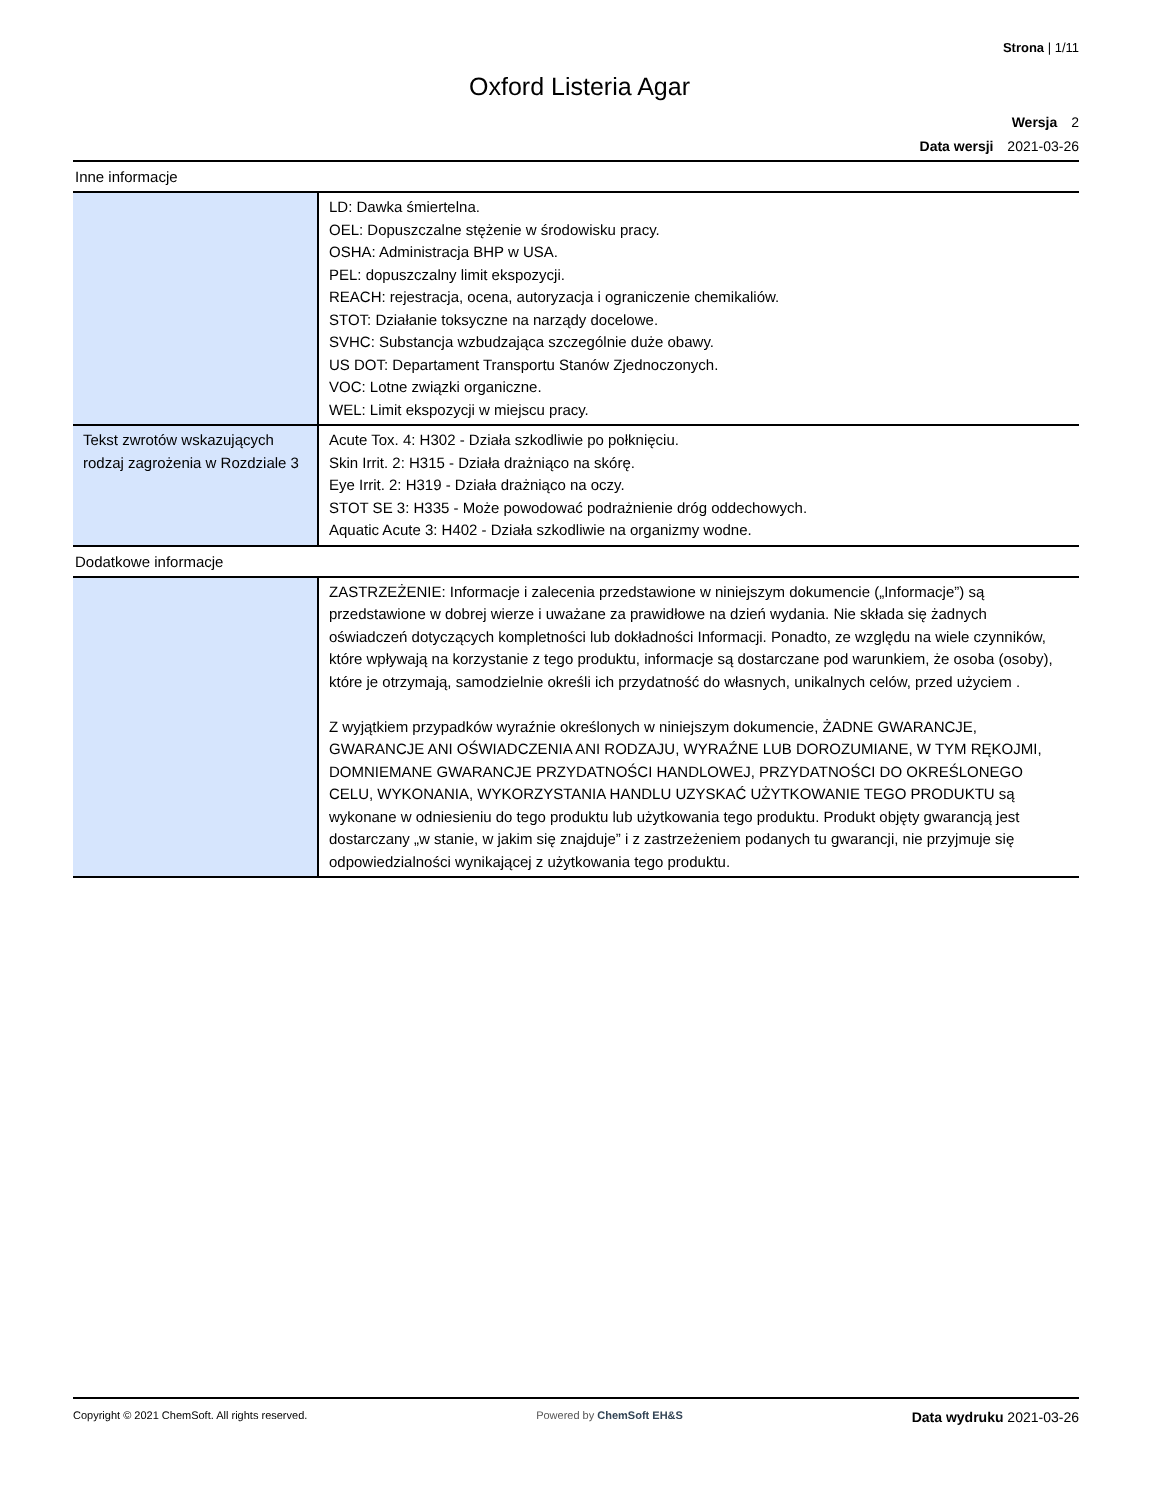Strona | 1/11
Oxford Listeria Agar
Wersja 2
Data wersji 2021-03-26
Inne informacje
| | LD: Dawka śmiertelna. OEL: Dopuszczalne stężenie w środowisku pracy. OSHA: Administracja BHP w USA. PEL: dopuszczalny limit ekspozycji. REACH: rejestracja, ocena, autoryzacja i ograniczenie chemikaliów. STOT: Działanie toksyczne na narządy docelowe. SVHC: Substancja wzbudzająca szczególnie duże obawy. US DOT: Departament Transportu Stanów Zjednoczonych. VOC: Lotne związki organiczne. WEL: Limit ekspozycji w miejscu pracy. |
| Tekst zwrotów wskazujących rodzaj zagrożenia w Rozdziale 3 | Acute Tox. 4: H302 - Działa szkodliwie po połknięciu. Skin Irrit. 2: H315 - Działa drażniąco na skórę. Eye Irrit. 2: H319 - Działa drażniąco na oczy. STOT SE 3: H335 - Może powodować podrażnienie dróg oddechowych. Aquatic Acute 3: H402 - Działa szkodliwie na organizmy wodne. |
Dodatkowe informacje
| | ZASTRZEŻENIE: Informacje i zalecenia przedstawione w niniejszym dokumencie („Informacje”) są przedstawione w dobrej wierze i uważane za prawidłowe na dzień wydania. Nie składa się żadnych oświadczeń dotyczących kompletności lub dokładności Informacji. Ponadto, ze względu na wiele czynników, które wpływają na korzystanie z tego produktu, informacje są dostarczane pod warunkiem, że osoba (osoby), które je otrzymają, samodzielnie określi ich przydatność do własnych, unikalnych celów, przed użyciem . Z wyjątkiem przypadków wyraźnie określonych w niniejszym dokumencie, ŻADNE GWARANCJE, GWARANCJE ANI OŚWIADCZENIA ANI RODZAJU, WYRAŹNE LUB DOROZUMIANE, W TYM RĘKOJMI, DOMNIEMANE GWARANCJE PRZYDATNOŚCI HANDLOWEJ, PRZYDATNOŚCI DO OKREŚLONEGO CELU, WYKONANIA, WYKORZYSTANIA HANDLU UZYSKAĆ UŻYTKOWANIE TEGO PRODUKTU są wykonane w odniesieniu do tego produktu lub użytkowania tego produktu. Produkt objęty gwarancją jest dostarczany „w stanie, w jakim się znajduje” i z zastrzeżeniem podanych tu gwarancji, nie przyjmuje się odpowiedzialności wynikającej z użytkowania tego produktu. |
Copyright © 2021 ChemSoft. All rights reserved. Powered by ChemSoft EH&S Data wydruku 2021-03-26